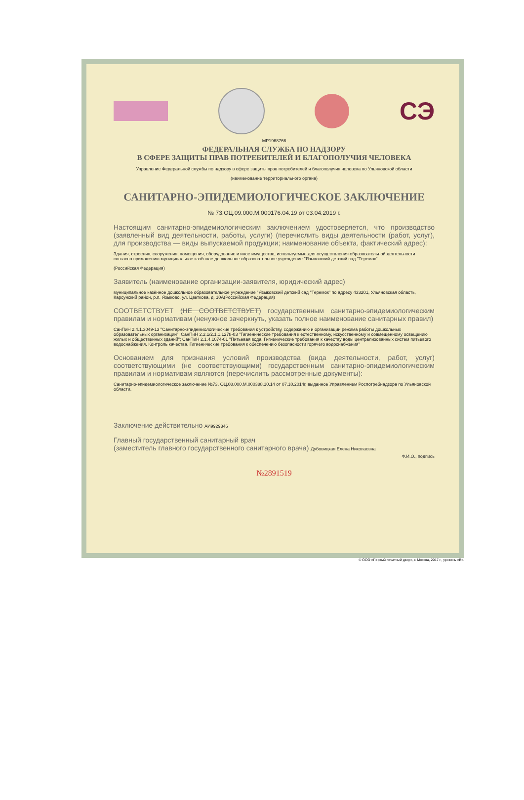СЭ
МР1968766
ФЕДЕРАЛЬНАЯ СЛУЖБА ПО НАДЗОРУ
В СФЕРЕ ЗАЩИТЫ ПРАВ ПОТРЕБИТЕЛЕЙ И БЛАГОПОЛУЧИЯ ЧЕЛОВЕКА
Управление Федеральной службы по надзору в сфере защиты прав потребителей и благополучия человека по Ульяновской области
(наименование территориального органа)
САНИТАРНО-ЭПИДЕМИОЛОГИЧЕСКОЕ ЗАКЛЮЧЕНИЕ
№ 73.ОЦ.09.000.М.000176.04.19 от 03.04.2019 г.
Настоящим санитарно-эпидемиологическим заключением удостоверяется, что производство (заявленный вид деятельности, работы, услуги) (перечислить виды деятельности (работ, услуг), для производства — виды выпускаемой продукции; наименование объекта, фактический адрес):
Здания, строения, сооружения, помещения, оборудование и иное имущество, используемые для осуществления образовательной деятельности согласно приложению муниципальное казённое дошкольное образовательное учреждение "Языковский детский сад "Теремок"
(Российская Федерация)
Заявитель (наименование организации-заявителя, юридический адрес)
муниципальное казённое дошкольное образовательное учреждение "Языковский детский сад "Теремок" по адресу 433201, Ульяновская область, Карсунский район, р.п. Языково, ул. Цветкова, д. 10А(Российская Федерация)
СООТВЕТСТВУЕТ (НЕ СООТВЕТСТВУЕТ) государственным санитарно-эпидемиологическим правилам и нормативам (ненужное зачеркнуть, указать полное наименование санитарных правил)
СанПиН 2.4.1.3049-13 "Санитарно-эпидемиологические требования к устройству, содержанию и организации режима работы дошкольных образовательных организаций"; СанПиН 2.2.1/2.1.1.1278-03 "Гигиенические требования к естественному, искусственному и совмещенному освещению жилых и общественных зданий"; СанПиН 2.1.4.1074-01 "Питьевая вода. Гигиенические требования к качеству воды централизованных систем питьевого водоснабжения. Контроль качества. Гигиенические требования к обеспечению безопасности горячего водоснабжения"
Основанием для признания условий производства (вида деятельности, работ, услуг) соответствующими (не соответствующими) государственным санитарно-эпидемиологическим правилам и нормативам являются (перечислить рассмотренные документы):
Санитарно-эпидемиологическое заключение №73. ОЦ.08.000.М.000388.10.14 от 07.10.2014г, выданное Управлением Роспотребнадзора по Ульяновской области.
Заключение действительно АИ9929346
Главный государственный санитарный врач
(заместитель главного государственного санитарного врача) Дубовицкая Елена Николаевна
Ф.И.О., подпись
№2891519
© ООО «Первый печатный двор», г. Москва, 2017 г., уровень «В».